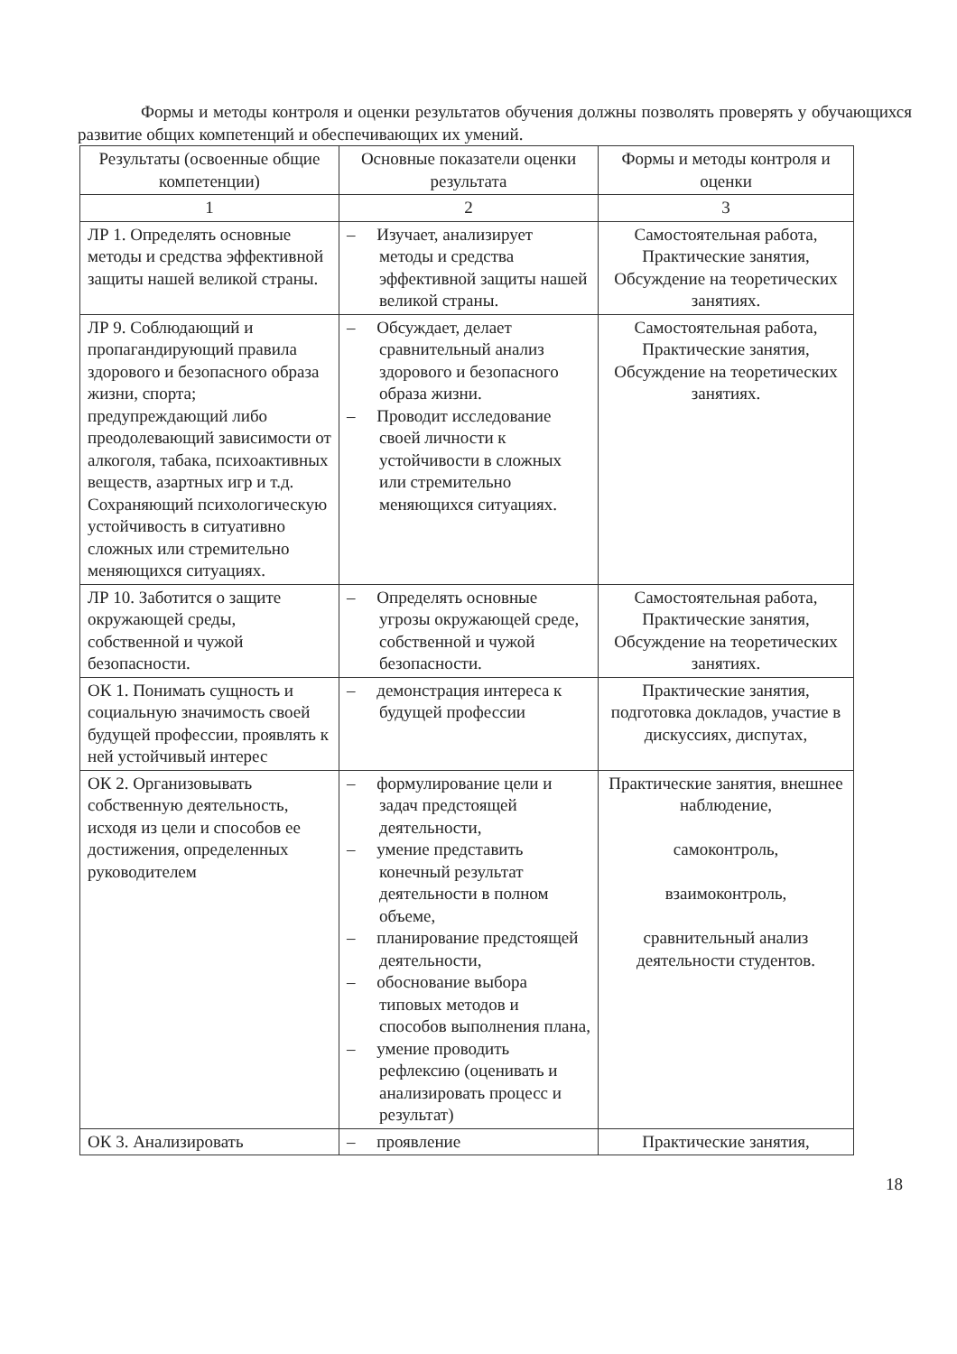Формы и методы контроля и оценки результатов обучения должны позволять проверять у обучающихся развитие общих компетенций и обеспечивающих их умений.
| Результаты (освоенные общие компетенции) | Основные показатели оценки результата | Формы и методы контроля и оценки |
| --- | --- | --- |
| 1 | 2 | 3 |
| ЛР 1. Определять основные методы и средства эффективной защиты нашей великой страны. | – Изучает, анализирует методы и средства эффективной защиты нашей великой страны. | Самостоятельная работа, Практические занятия, Обсуждение на теоретических занятиях. |
| ЛР 9. Соблюдающий и пропагандирующий правила здорового и безопасного образа жизни, спорта; предупреждающий либо преодолевающий зависимости от алкоголя, табака, психоактивных веществ, азартных игр и т.д. Сохраняющий психологическую устойчивость в ситуативно сложных или стремительно меняющихся ситуациях. | – Обсуждает, делает сравнительный анализ здорового и безопасного образа жизни. – Проводит исследование своей личности к устойчивости в сложных или стремительно меняющихся ситуациях. | Самостоятельная работа, Практические занятия, Обсуждение на теоретических занятиях. |
| ЛР 10. Заботится о защите окружающей среды, собственной и чужой безопасности. | – Определять основные угрозы окружающей среде, собственной и чужой безопасности. | Самостоятельная работа, Практические занятия, Обсуждение на теоретических занятиях. |
| ОК 1. Понимать сущность и социальную значимость своей будущей профессии, проявлять к ней устойчивый интерес | – демонстрация интереса к будущей профессии | Практические занятия, подготовка докладов, участие в дискуссиях, диспутах, |
| ОК 2. Организовывать собственную деятельность, исходя из цели и способов ее достижения, определенных руководителем | – формулирование цели и задач предстоящей деятельности, – умение представить конечный результат деятельности в полном объеме, – планирование предстоящей деятельности, – обоснование выбора типовых методов и способов выполнения плана, – умение проводить рефлексию (оценивать и анализировать процесс и результат) | Практические занятия, внешнее наблюдение, самоконтроль, взаимоконтроль, сравнительный анализ деятельности студентов. |
| ОК 3. Анализировать | – проявление | Практические занятия, |
18